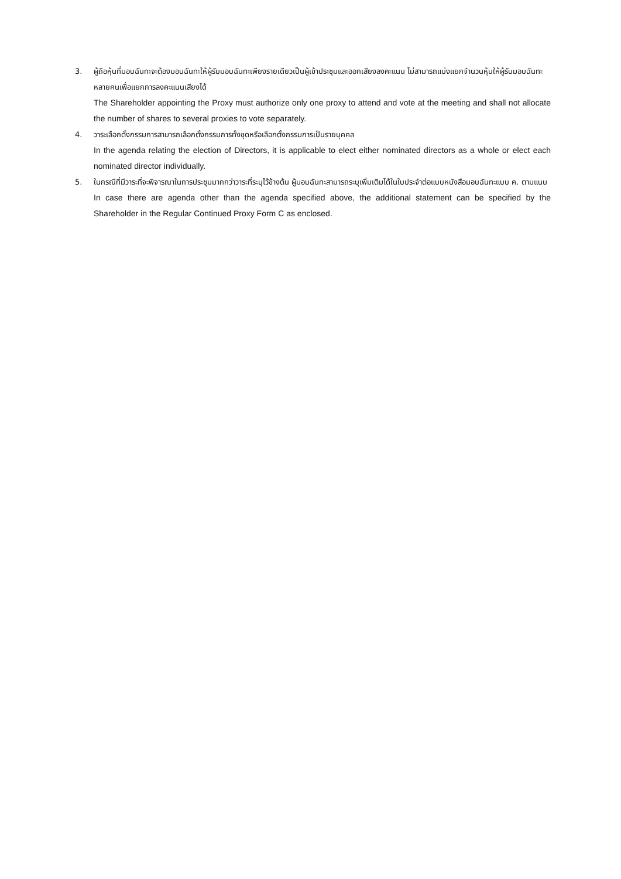3. ผู้ถือหุ้นที่มอบฉันทะจะต้องมอบฉันทะให้ผู้รับมอบฉันทะเพียงรายเดียวเป็นผู้เข้าประชุมและออกเสียงลงคะแนน ไม่สามารถแบ่งแยกจำนวนหุ้นให้ผู้รับมอบฉันทะหลายคนเพื่อแยกการลงคะแนนเสียงได้
The Shareholder appointing the Proxy must authorize only one proxy to attend and vote at the meeting and shall not allocate the number of shares to several proxies to vote separately.
4. วาระเลือกตั้งกรรมการสามารถเลือกตั้งกรรมการทั้งชุดหรือเลือกตั้งกรรมการเป็นรายบุคคล
In the agenda relating the election of Directors, it is applicable to elect either nominated directors as a whole or elect each nominated director individually.
5. ในกรณีที่มีวาระที่จะพิจารณาในการประชุมมากกว่าวาระที่ระบุไว้ข้างต้น ผู้มอบฉันทะสามารถระบุเพิ่มเติมได้ในใบประจำต่อแบบหนังสือมอบฉันทะแบบ ค. ตามแนบ
In case there are agenda other than the agenda specified above, the additional statement can be specified by the Shareholder in the Regular Continued Proxy Form C as enclosed.